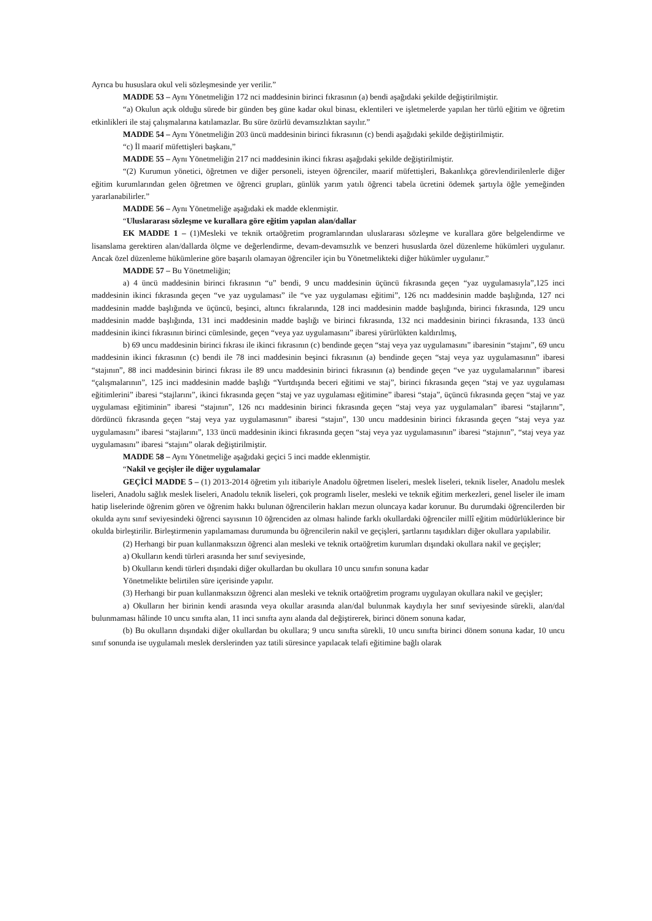Ayrıca bu hususlara okul veli sözleşmesinde yer verilir.”
MADDE 53 – Aynı Yönetmeliğin 172 nci maddesinin birinci fıkrasının (a) bendi aşağıdaki şekilde değiştirilmiştir.
“a) Okulun açık olduğu sürede bir günden beş güne kadar okul binası, eklentileri ve işletmelerde yapılan her türlü eğitim ve öğretim etkinlikleri ile staj çalışmalarına katılamazlar. Bu süre özürlü devamsızlıktan sayılır.”
MADDE 54 – Aynı Yönetmeliğin 203 üncü maddesinin birinci fıkrasının (c) bendi aşağıdaki şekilde değiştirilmiştir.
“c) İl maarif müfettişleri başkanı,”
MADDE 55 – Aynı Yönetmeliğin 217 nci maddesinin ikinci fıkrası aşağıdaki şekilde değiştirilmiştir.
“(2) Kurumun yönetici, öğretmen ve diğer personeli, isteyen öğrenciler, maarif müfettişleri, Bakanlıkça görevlendirilenlerle diğer eğitim kurumlarından gelen öğretmen ve öğrenci grupları, günlük yarım yatılı öğrenci tabela ücretini ödemek şartıyla öğle yemeğinden yararlanabilirler.”
MADDE 56 – Aynı Yönetmeliğe aşağıdaki ek madde eklenmiştir.
“Uluslararası sözleşme ve kurallara göre eğitim yapılan alan/dallar
EK MADDE 1 – (1)Mesleki ve teknik ortaöğretim programlarından uluslararası sözleşme ve kurallara göre belgelendirme ve lisanslama gerektiren alan/dallarda ölçme ve değerlendirme, devam-devamsızlık ve benzeri hususlarda özel düzenleme hükümleri uygulanır. Ancak özel düzenleme hükümlerine göre başarılı olamayan öğrenciler için bu Yönetmelikteki diğer hükümler uygulanır.”
MADDE 57 – Bu Yönetmeliğin;
a) 4 üncü maddesinin birinci fıkrasının “u” bendi, 9 uncu maddesinin üçüncü fıkrasında geçen “yaz uygulamasıyla”,125 inci maddesinin ikinci fıkrasında geçen “ve yaz uygulaması” ile “ve yaz uygulaması eğitimi”, 126 ncı maddesinin madde başlığında, 127 nci maddesinin madde başlığında ve üçüncü, beşinci, altıncı fıkralarında, 128 inci maddesinin madde başlığında, birinci fıkrasında, 129 uncu maddesinin madde başlığında, 131 inci maddesinin madde başlığı ve birinci fıkrasında, 132 nci maddesinin birinci fıkrasında, 133 üncü maddesinin ikinci fıkrasının birinci cümlesinde, geçen “veya yaz uygulamasını” ibaresi yürürlükten kaldırılmış,
b) 69 uncu maddesinin birinci fıkrası ile ikinci fıkrasının (c) bendinde geçen “staj veya yaz uygulamasını” ibaresinin “stajını”, 69 uncu maddesinin ikinci fıkrasının (c) bendi ile 78 inci maddesinin beşinci fıkrasının (a) bendinde geçen “staj veya yaz uygulamasının” ibaresi “stajının”, 88 inci maddesinin birinci fıkrası ile 89 uncu maddesinin birinci fıkrasının (a) bendinde geçen “ve yaz uygulamalarının” ibaresi “çalışmalarının”, 125 inci maddesinin madde başlığı “Yurtdışında beceri eğitimi ve staj”, birinci fıkrasında geçen “staj ve yaz uygulaması eğitimlerini” ibaresi “stajlarını”, ikinci fıkrasında geçen “staj ve yaz uygulaması eğitimine” ibaresi “staja”, üçüncü fıkrasında geçen “staj ve yaz uygulaması eğitiminin” ibaresi “stajının”, 126 ncı maddesinin birinci fıkrasında geçen “staj veya yaz uygulamaları” ibaresi “stajlarını”, dördüncü fıkrasında geçen “staj veya yaz uygulamasının” ibaresi “stajın”, 130 uncu maddesinin birinci fıkrasında geçen “staj veya yaz uygulamasını” ibaresi “stajlarını”, 133 üncü maddesinin ikinci fıkrasında geçen “staj veya yaz uygulamasının” ibaresi “stajının”, “staj veya yaz uygulamasını” ibaresi “stajını” olarak değiştirilmiştir.
MADDE 58 – Aynı Yönetmeliğe aşağıdaki geçici 5 inci madde eklenmiştir.
“Nakil ve geçişler ile diğer uygulamalar
GEÇİCİ MADDE 5 – (1) 2013-2014 öğretim yılı itibariyle Anadolu öğretmen liseleri, meslek liseleri, teknik liseler, Anadolu meslek liseleri, Anadolu sağlık meslek liseleri, Anadolu teknik liseleri, çok programlı liseler, mesleki ve teknik eğitim merkezleri, genel liseler ile imam hatip liselerinde öğrenim gören ve öğrenim hakkı bulunan öğrencilerin hakları mezun oluncaya kadar korunur. Bu durumdaki öğrencilerden bir okulda aynı sınıf seviyesindeki öğrenci sayısının 10 öğrenciden az olması halinde farklı okullardaki öğrenciler millî eğitim müdürlüklerince bir okulda birleştirilir. Birleştirmenin yapılamaması durumunda bu öğrencilerin nakil ve geçişleri, şartlarını taşıdıkları diğer okullara yapılabilir.
(2) Herhangi bir puan kullanmaksızın öğrenci alan mesleki ve teknik ortaöğretim kurumları dışındaki okullara nakil ve geçişler;
a) Okulların kendi türleri arasında her sınıf seviyesinde,
b) Okulların kendi türleri dışındaki diğer okullardan bu okullara 10 uncu sınıfın sonuna kadar
Yönetmelikte belirtilen süre içerisinde yapılır.
(3) Herhangi bir puan kullanmaksızın öğrenci alan mesleki ve teknik ortaöğretim programı uygulayan okullara nakil ve geçişler;
a) Okulların her birinin kendi arasında veya okullar arasında alan/dal bulunmak kaydıyla her sınıf seviyesinde sürekli, alan/dal bulunmaması hâlinde 10 uncu sınıfta alan, 11 inci sınıfta aynı alanda dal değiştirerek, birinci dönem sonuna kadar,
(b) Bu okulların dışındaki diğer okullardan bu okullara; 9 uncu sınıfta sürekli, 10 uncu sınıfta birinci dönem sonuna kadar, 10 uncu sınıf sonunda ise uygulamalı meslek derslerinden yaz tatili süresince yapılacak telafi eğitimine bağlı olarak